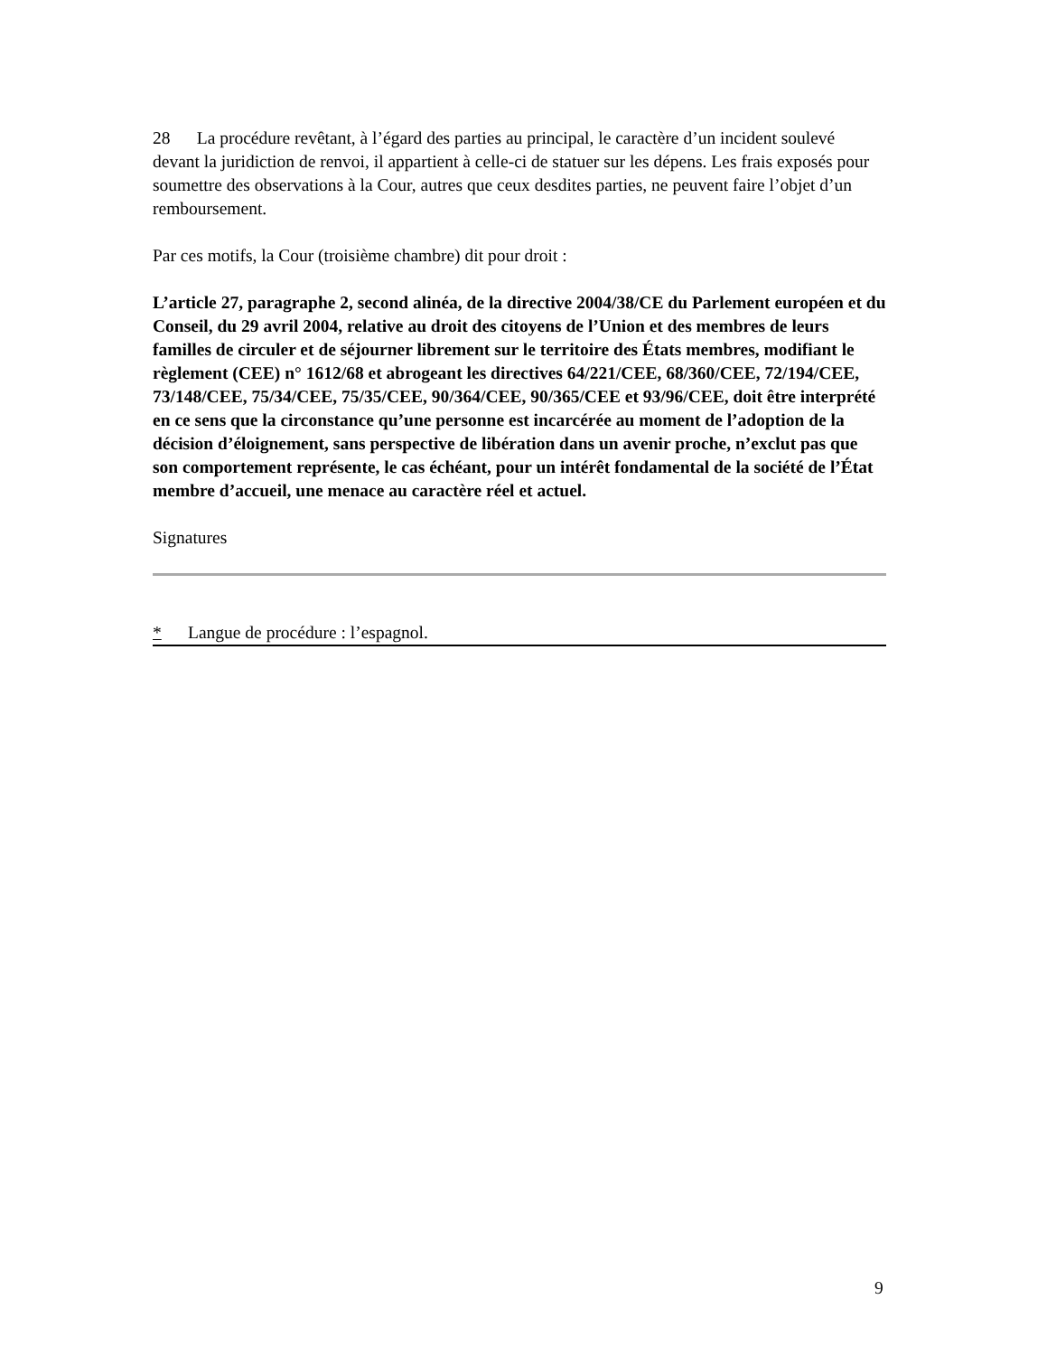28 La procédure revêtant, à l’égard des parties au principal, le caractère d’un incident soulevé devant la juridiction de renvoi, il appartient à celle-ci de statuer sur les dépens. Les frais exposés pour soumettre des observations à la Cour, autres que ceux desdites parties, ne peuvent faire l’objet d’un remboursement.
Par ces motifs, la Cour (troisième chambre) dit pour droit :
L’article 27, paragraphe 2, second alinéa, de la directive 2004/38/CE du Parlement européen et du Conseil, du 29 avril 2004, relative au droit des citoyens de l’Union et des membres de leurs familles de circuler et de séjourner librement sur le territoire des États membres, modifiant le règlement (CEE) n° 1612/68 et abrogeant les directives 64/221/CEE, 68/360/CEE, 72/194/CEE, 73/148/CEE, 75/34/CEE, 75/35/CEE, 90/364/CEE, 90/365/CEE et 93/96/CEE, doit être interprété en ce sens que la circonstance qu’une personne est incarcérée au moment de l’adoption de la décision d’éloignement, sans perspective de libération dans un avenir proche, n’exclut pas que son comportement représente, le cas échéant, pour un intérêt fondamental de la société de l’État membre d’accueil, une menace au caractère réel et actuel.
Signatures
* Langue de procédure : l’espagnol.
9